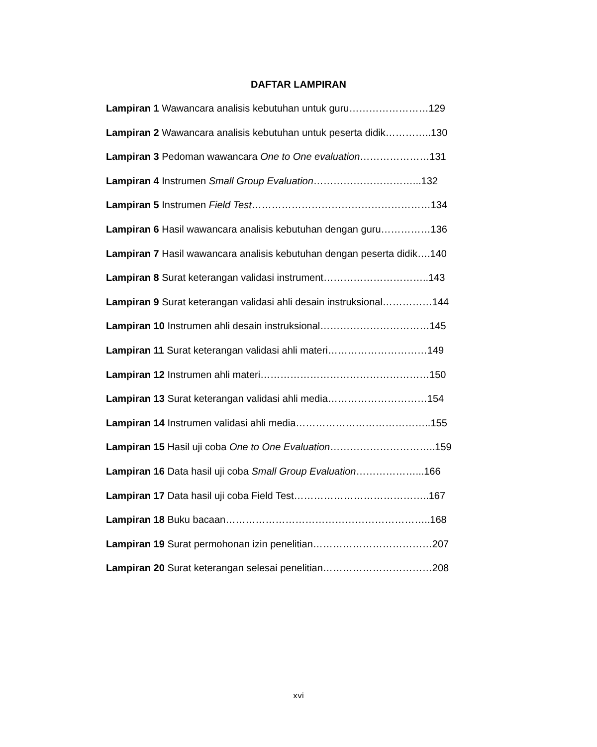DAFTAR LAMPIRAN
Lampiran 1 Wawancara analisis kebutuhan untuk guru……………………129
Lampiran 2 Wawancara analisis kebutuhan untuk peserta didik…………..130
Lampiran 3 Pedoman wawancara One to One evaluation…………………131
Lampiran 4 Instrumen Small Group Evaluation…………………………...132
Lampiran 5 Instrumen Field Test………………………………………………134
Lampiran 6 Hasil wawancara analisis kebutuhan dengan guru……………136
Lampiran 7 Hasil wawancara analisis kebutuhan dengan peserta didik….140
Lampiran 8 Surat keterangan validasi instrument…………………………..143
Lampiran 9 Surat keterangan validasi ahli desain instruksional……………144
Lampiran 10 Instrumen ahli desain instruksional……………………………145
Lampiran 11 Surat keterangan validasi ahli materi…………………………149
Lampiran 12 Instrumen ahli materi……………………………………………150
Lampiran 13 Surat keterangan validasi ahli media…………………………154
Lampiran 14 Instrumen validasi ahli media…………………………………..155
Lampiran 15 Hasil uji coba One to One Evaluation…………………………..159
Lampiran 16 Data hasil uji coba Small Group Evaluation………………...166
Lampiran 17 Data hasil uji coba Field Test…………………………………..167
Lampiran 18 Buku bacaan……………………………………………………..168
Lampiran 19 Surat permohonan izin penelitian………………………………207
Lampiran 20 Surat keterangan selesai penelitian……………………………208
xvi